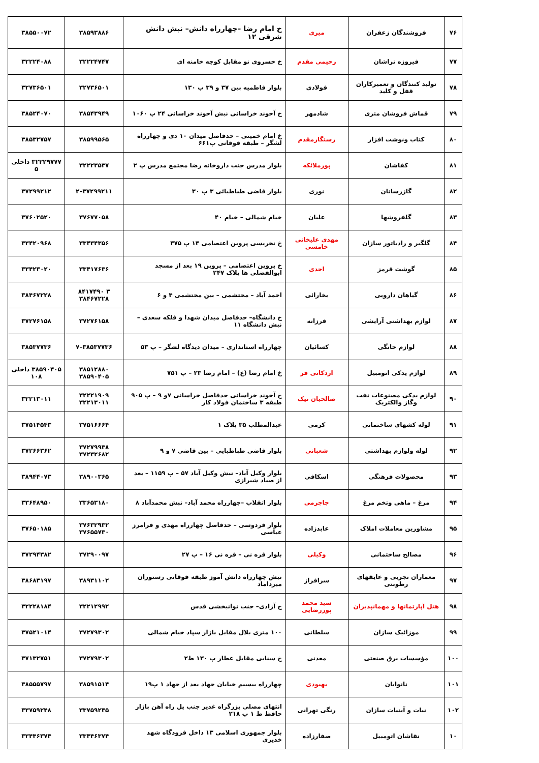| ۷۶ | فروشندگان زعفران | میری | خ امام رضا –چهارراه دانش– نبش دانش شرقی ۱۲ | ۳۸۵۹۳۸۸۶ | ۳۸۵۵۰۰۷۲ |
| ۷۷ | فیروزه تراشان | رحیمی مقدم | خ خسروی نو مقابل کوچه خامنه ای | ۳۲۲۲۴۷۴۷ | ۳۲۲۲۴۰۸۸ |
| ۷۸ | تولید کنندگان و تعمیرکاران قفل و کلید | فولادی | بلوار فاطمیه بین ۳۷ و ۳۹ پ ۱۳۰ | ۳۲۷۳۶۵۰۱ | ۳۲۷۳۶۵۰۱ |
| ۷۹ | قماش فروشان متری | شادمهر | خ آخوند خراسانی نبش آخوند خراسانی ۲۴ پ ۱۰۶۰ | ۳۸۵۴۳۹۴۹ | ۳۸۵۲۴۰۷۰ |
| ۸۰ | کتاب ونوشت افزار | رستگارمقدم | خ امام خمینی – حدفاصل میدان ۱۰ دی و چهارراه لشگر – طبقه فوقانی پ۶۶۱ | ۳۸۵۹۹۵۶۵ | ۳۸۵۳۲۷۵۷ |
| ۸۱ | کفاشان | پورملائکه | بلوار مدرس جنب داروخانه رضا مجتمع مدرس پ ۲ | ۳۲۲۲۳۵۳۷ | ۳۲۲۲۹۷۷۷ داخلی ۵ |
| ۸۲ | گازرسانان | نوری | بلوار قاضی طباطبائی ۳ پ ۳۰ | ۳۷۲۹۹۲۱۱–۲ | ۳۷۲۹۹۲۱۲ |
| ۸۳ | گلفروشها | علیان | خیام شمالی – خیام ۴۰ | ۳۷۶۷۷۰۵۸ | ۳۷۶۰۲۵۲۰ |
| ۸۴ | گلگیر و رادیاتور سازان | مهدی علیخانی خامسی | خ نخریسی پروین اعتصامی ۱۴ پ ۳۷۵ | ۳۳۴۳۴۳۵۶ | ۳۳۴۲۰۹۶۸ |
| ۸۵ | گوشت قرمز | احدی | خ پروین اعتصامی – پروین ۱۹ بعد از مسجد ابوالفضلی ها پلاک ۲۴۷ | ۳۳۴۱۷۶۳۶ | ۳۳۴۲۳۰۲۰ |
| ۸۶ | گیاهان دارویی | بخارائی | احمد آباد – محتشمی – بین محتشمی ۴ و ۶ | ۳ ۸۴۱۷۴۹۰ ۳۸۴۶۷۲۲۸ | ۳۸۴۶۷۲۲۸ |
| ۸۷ | لوازم بهداشتی آرایشی | فرزانه | خ دانشگاه– حدفاصل میدان شهدا و فلکه سعدی – نبش دانشگاه ۱۱ | ۳۷۲۷۶۱۵۸ | ۳۷۲۷۶۱۵۸ |
| ۸۸ | لوازم خانگی | کسائیان | چهارراه استانداری – میدان دیدگاه لشگر – پ ۵۳ | ۳۸۵۳۷۷۳۶–۷ | ۳۸۵۳۷۷۳۶ |
| ۸۹ | لوازم یدکی اتومبیل | اردکانی فر | خ امام رضا (ع) – امام رضا ۲۳ – پ ۷۵۱ | ۳۸۵۱۲۸۸۰ ۳۸۵۹۰۴۰۵ | ۳۸۵۹۰۴۰۵ داخلی ۱۰۸ |
| ۹۰ | لوازم یدکی مصنوعات نفت وگاز والکتریک | صالحیان نیک | خ آخوند خراسانی حدفاصل خراسانی ۷و ۹ – پ ۹۰۵ طبقه ۳ ساختمان فولاد کار | ۳۲۲۲۱۹۰۹ ۳۲۲۱۳۰۱۱ | ۳۲۲۱۳۰۱۱ |
| ۹۱ | لوله کشهای ساختمانی | کرمی | عبدالمطلب ۳۵ پلاک ۱ | ۳۷۵۱۶۶۶۴ | ۳۷۵۱۴۵۴۳ |
| ۹۲ | لوله ولوازم بهداشتی | شعبانی | بلوار قاضی طباطبایی – بین قاضی ۷ و ۹ | ۳۷۲۷۹۹۳۸ ۳۷۲۳۲۶۸۲ | ۳۷۲۶۶۳۶۲ |
| ۹۳ | محصولات فرهنگی | اسکافی | بلوار وکیل آباد– نبش وکیل آباد ۵۷ – پ ۱۱۵۹ – بعد از صیاد شیرازی | ۳۸۹۰۰۳۶۵ | ۳۸۹۴۴۰۷۳ |
| ۹۴ | مرغ – ماهی وتخم مرغ | جاجرمی | بلوار انقلاب –چهارراه محمد آباد– نبش محمدآباد ۸ | ۳۳۶۵۳۱۸۰ | ۳۳۶۴۸۹۵۰ |
| ۹۵ | مشاورین معاملات املاک | عابدزاده | بلوار فردوسی – حدفاصل چهارراه مهدی و فرامرز عباسی | ۳۷۶۳۲۹۳۲ ۳۷۶۵۵۷۳۰ | ۳۷۶۵۰۱۸۵ |
| ۹۶ | مصالح ساختمانی | وکیلی | بلوار قره نی – قره نی ۱۶ – پ ۲۷ | ۳۷۲۹۰۰۹۷ | ۳۷۲۹۴۳۸۲ |
| ۹۷ | معماران تجربی و عایقهای رطوبتی | سرافراز | نبش چهارراه دانش آموز طبقه فوقانی رستوران میرداماد | ۳۸۹۳۱۱۰۲ | ۳۸۶۸۳۱۹۷ |
| ۹۸ | هتل آپارتمانها و مهمانپذیران | سید محمد پوررضایی | خ آزادی– جنب توانبخشی قدس | ۳۲۲۱۲۹۹۲ | ۳۲۲۲۸۱۸۴ |
| ۹۹ | موزائیک سازان | سلطانی | ۱۰۰ متری بلال مقابل بازار سپاد خیام شمالی | ۳۷۲۷۹۳۰۲ | ۳۷۵۲۱۰۱۴ |
| ۱۰۰ | مؤسسات برق صنعتی | معدنی | خ سنایی مقابل عطار پ ۱۳۰ ط۲ | ۳۷۲۷۹۳۰۲ | ۳۷۱۳۲۷۵۱ |
| ۱۰۱ | نانوایان | بهبودی | چهارراه بیسیم خیابان جهاد بعد از جهاد ۱ پ۱۹ | ۳۸۵۹۱۵۱۴ | ۳۸۵۵۵۷۹۷ |
| ۱۰۲ | نبات و آبنبات سازان | رنگی تهرانی | انتهای مصلی بزرگراه غدیر جنب پل راه آهن بازار حافظ ط ۱ پ ۲۱۸ | ۳۳۷۵۹۲۴۵ | ۳۳۷۵۹۲۴۸ |
| ۱۰ | نقاشان اتومبیل | صفارزاده | بلوار جمهوری اسلامی ۱۳ داخل فرودگاه شهد خدیری | ۳۳۴۴۶۳۷۴ | ۳۳۴۴۶۳۷۴ |